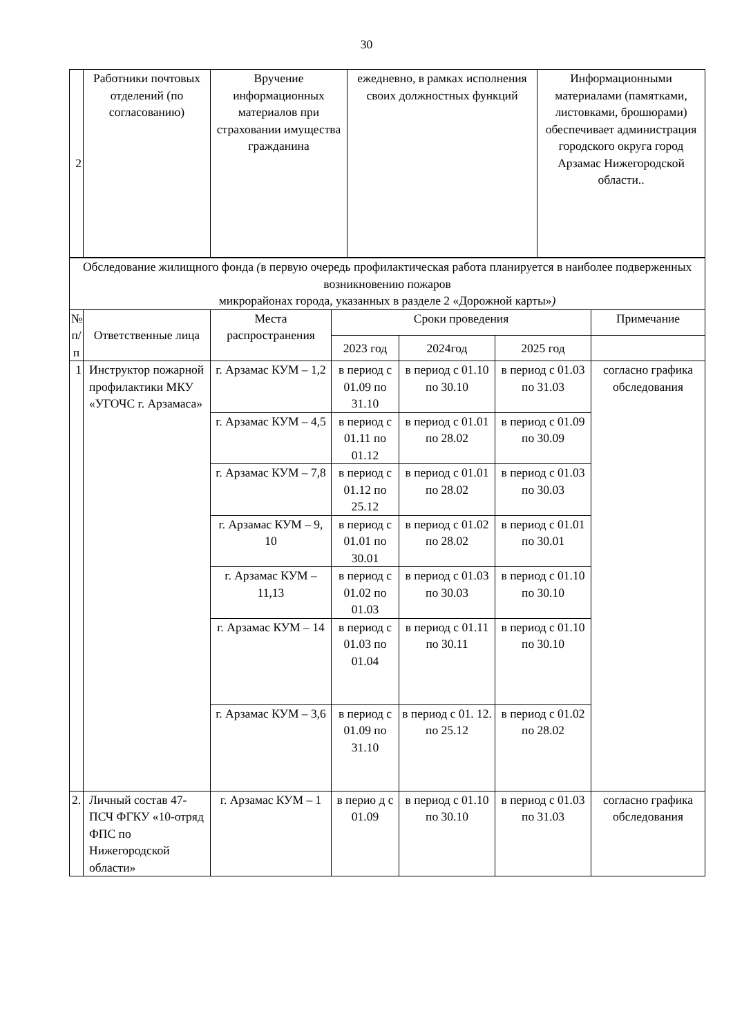30
| 2 | Работники почтовых отделений (по согласованию) | Вручение информационных материалов при страховании имущества гражданина | ежедневно, в рамках исполнения своих должностных функций | Информационными материалами (памятками, листовками, брошюрами) обеспечивает администрация городского округа город Арзамас Нижегородской области.. |
| Обследование жилищного фонда ( в первую очередь профилактическая работа планируется в наиболее подверженных возникновению пожаров микрорайонах города, указанных в разделе 2 «Дорожной карты» ) | | | | | | |
| № п/п | Ответственные лица | Места распространения | Сроки проведения | | | Примечание |
| | | | 2023 год | 2024год | 2025 год | |
| 1 | Инструктор пожарной профилактики МКУ «УГОЧС г. Арзамаса» | г. Арзамас КУМ – 1,2 | в период с 01.09 по 31.10 | в период с 01.10 по 30.10 | в период с 01.03 по 31.03 | согласно графика обследования |
| | | г. Арзамас КУМ – 4,5 | в период с 01.11 по 01.12 | в период с 01.01 по 28.02 | в период с 01.09 по 30.09 | |
| | | г. Арзамас КУМ – 7,8 | в период с 01.12 по 25.12 | в период с 01.01 по 28.02 | в период с 01.03 по 30.03 | |
| | | г. Арзамас КУМ – 9, 10 | в период с 01.01 по 30.01 | в период с 01.02 по 28.02 | в период с 01.01 по 30.01 | |
| | | г. Арзамас КУМ – 11,13 | в период с 01.02 по 01.03 | в период с 01.03 по 30.03 | в период с 01.10 по 30.10 | |
| | | г. Арзамас КУМ – 14 | в период с 01.03 по 01.04 | в период с 01.11 по 30.11 | в период с 01.10 по 30.10 | |
| | | г. Арзамас КУМ – 3,6 | в период с 01.09 по 31.10 | в период с 01. 12. по 25.12 | в период с 01.02 по 28.02 | |
| 2. | Личный состав 47-ПСЧ ФГКУ «10-отряд ФПС по Нижегородской области» | г. Арзамас КУМ – 1 | в перио д с 01.09 | в период с 01.10 по 30.10 | в период с 01.03 по 31.03 | согласно графика обследования |